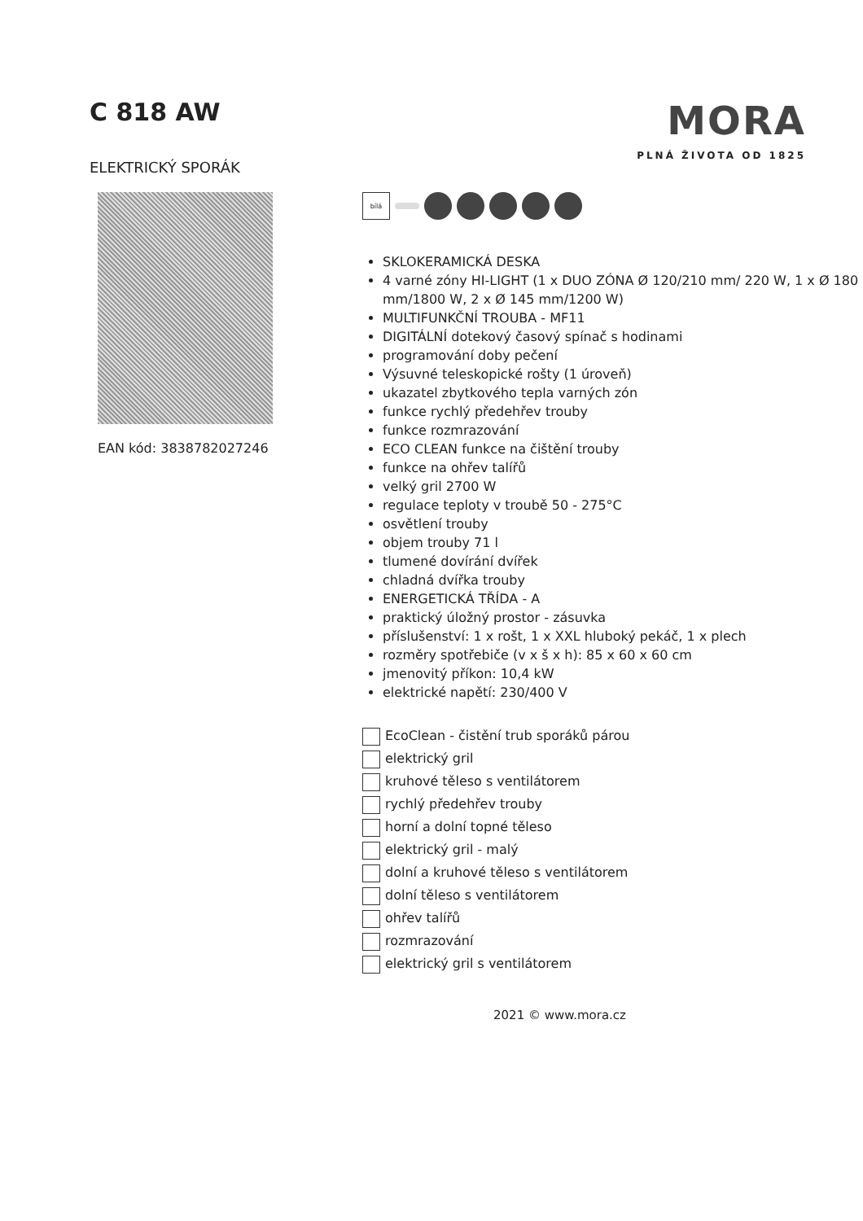C 818 AW
ELEKTRICKÝ SPORÁK
MORA
PLNÁ ŽIVOTA OD 1825
EAN kód: 3838782027246
bílá
SKLOKERAMICKÁ DESKA
4 varné zóny HI-LIGHT (1 x DUO ZÓNA Ø 120/210 mm/ 220 W, 1 x Ø 180 mm/1800 W, 2 x Ø 145 mm/1200 W)
MULTIFUNKČNÍ TROUBA - MF11
DIGITÁLNÍ dotekový časový spínač s hodinami
programování doby pečení
Výsuvné teleskopické rošty (1 úroveň)
ukazatel zbytkového tepla varných zón
funkce rychlý předehřev trouby
funkce rozmrazování
ECO CLEAN funkce na čištění trouby
funkce na ohřev talířů
velký gril 2700 W
regulace teploty v troubě 50 - 275°C
osvětlení trouby
objem trouby 71 l
tlumené dovírání dvířek
chladná dvířka trouby
ENERGETICKÁ TŘÍDA - A
praktický úložný prostor - zásuvka
příslušenství: 1 x rošt, 1 x XXL hluboký pekáč, 1 x plech
rozměry spotřebiče (v x š x h): 85 x 60 x 60 cm
jmenovitý příkon: 10,4 kW
elektrické napětí: 230/400 V
EcoClean - čistění trub sporáků párou
elektrický gril
kruhové těleso s ventilátorem
rychlý předehřev trouby
horní a dolní topné těleso
elektrický gril - malý
dolní a kruhové těleso s ventilátorem
dolní těleso s ventilátorem
ohřev talířů
rozmrazování
elektrický gril s ventilátorem
2021 © www.mora.cz